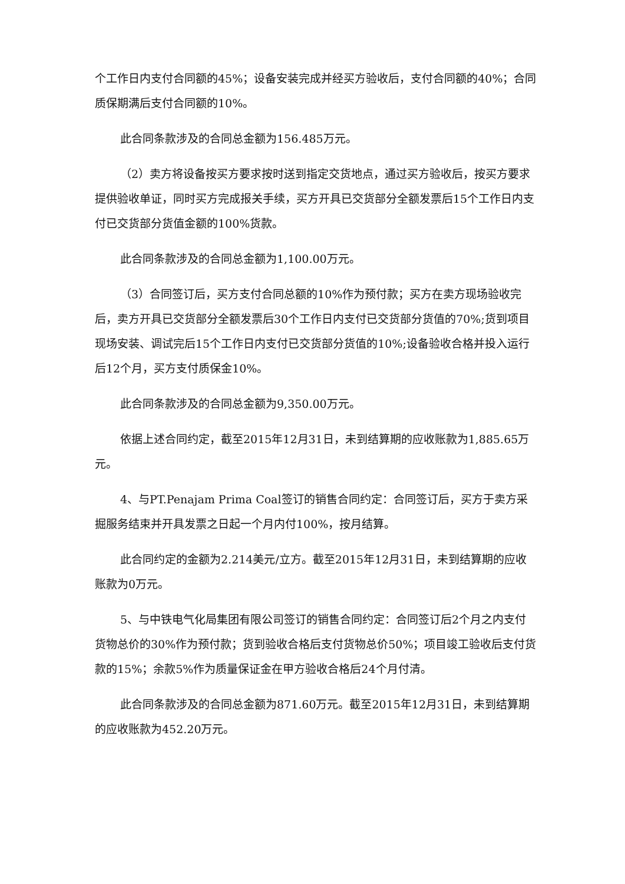个工作日内支付合同额的45%；设备安装完成并经买方验收后，支付合同额的40%；合同质保期满后支付合同额的10%。
此合同条款涉及的合同总金额为156.485万元。
（2）卖方将设备按买方要求按时送到指定交货地点，通过买方验收后，按买方要求提供验收单证，同时买方完成报关手续，买方开具已交货部分全额发票后15个工作日内支付已交货部分货值金额的100%货款。
此合同条款涉及的合同总金额为1,100.00万元。
（3）合同签订后，买方支付合同总额的10%作为预付款；买方在卖方现场验收完后，卖方开具已交货部分全额发票后30个工作日内支付已交货部分货值的70%;货到项目现场安装、调试完后15个工作日内支付已交货部分货值的10%;设备验收合格并投入运行后12个月，买方支付质保金10%。
此合同条款涉及的合同总金额为9,350.00万元。
依据上述合同约定，截至2015年12月31日，未到结算期的应收账款为1,885.65万元。
4、与PT.Penajam Prima Coal签订的销售合同约定：合同签订后，买方于卖方采掘服务结束并开具发票之日起一个月内付100%，按月结算。
此合同约定的金额为2.214美元/立方。截至2015年12月31日，未到结算期的应收账款为0万元。
5、与中铁电气化局集团有限公司签订的销售合同约定：合同签订后2个月之内支付货物总价的30%作为预付款；货到验收合格后支付货物总价50%；项目竣工验收后支付货款的15%；余款5%作为质量保证金在甲方验收合格后24个月付清。
此合同条款涉及的合同总金额为871.60万元。截至2015年12月31日，未到结算期的应收账款为452.20万元。